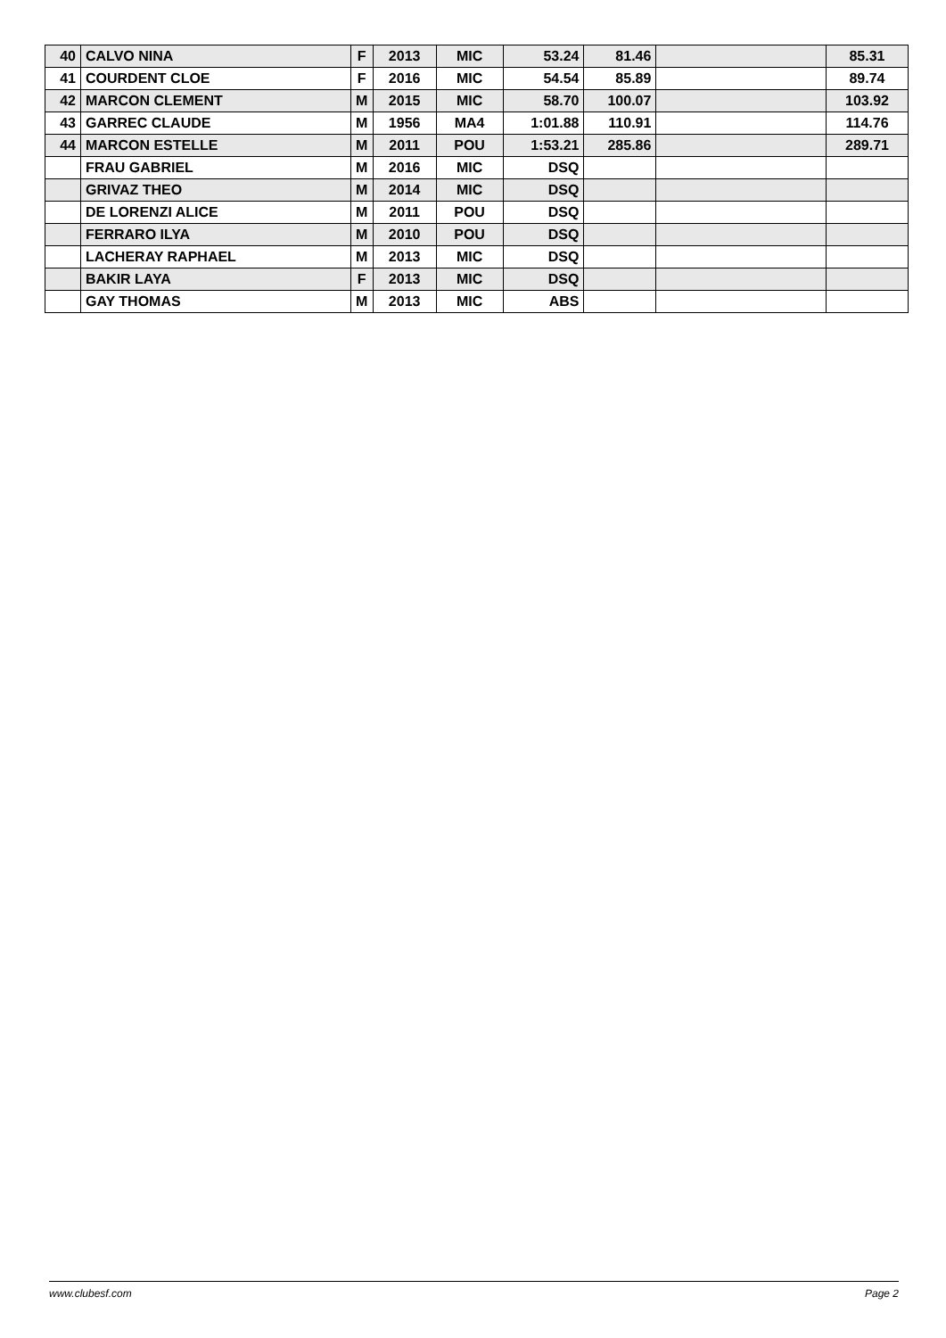| 40 | CALVO NINA | F | 2013 | MIC | 53.24 | 81.46 | | 85.31 |
| 41 | COURDENT CLOE | F | 2016 | MIC | 54.54 | 85.89 | | 89.74 |
| 42 | MARCON CLEMENT | M | 2015 | MIC | 58.70 | 100.07 | | 103.92 |
| 43 | GARREC CLAUDE | M | 1956 | MA4 | 1:01.88 | 110.91 | | 114.76 |
| 44 | MARCON ESTELLE | M | 2011 | POU | 1:53.21 | 285.86 | | 289.71 |
| | FRAU GABRIEL | M | 2016 | MIC | DSQ | | | |
| | GRIVAZ THEO | M | 2014 | MIC | DSQ | | | |
| | DE LORENZI ALICE | M | 2011 | POU | DSQ | | | |
| | FERRARO ILYA | M | 2010 | POU | DSQ | | | |
| | LACHERAY RAPHAEL | M | 2013 | MIC | DSQ | | | |
| | BAKIR LAYA | F | 2013 | MIC | DSQ | | | |
| | GAY THOMAS | M | 2013 | MIC | ABS | | | |
www.clubesf.com Page 2